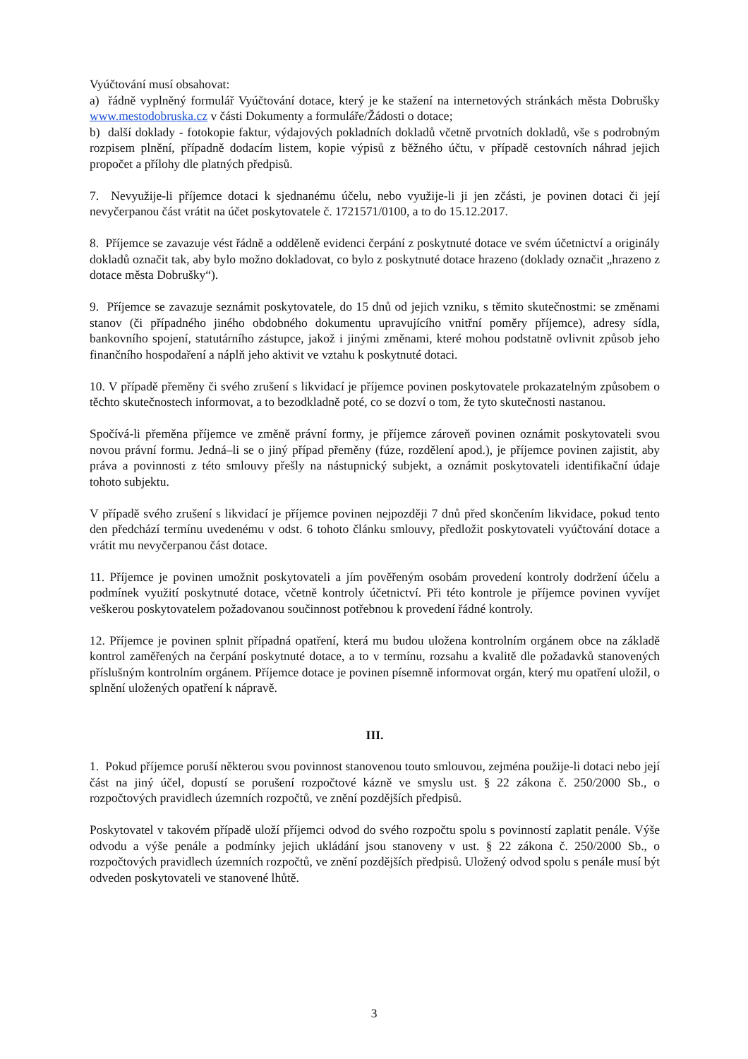Vyúčtování musí obsahovat:
a) řádně vyplněný formulář Vyúčtování dotace, který je ke stažení na internetových stránkách města Dobrušky www.mestodobruska.cz v části Dokumenty a formuláře/Žádosti o dotace;
b) další doklady - fotokopie faktur, výdajových pokladních dokladů včetně prvotních dokladů, vše s podrobným rozpisem plnění, případně dodacím listem, kopie výpisů z běžného účtu, v případě cestovních náhrad jejich propočet a přílohy dle platných předpisů.
7. Nevyužije-li příjemce dotaci k sjednanému účelu, nebo využije-li ji jen zčásti, je povinen dotaci či její nevyčerpanou část vrátit na účet poskytovatele č. 1721571/0100, a to do 15.12.2017.
8. Příjemce se zavazuje vést řádně a odděleně evidenci čerpání z poskytnuté dotace ve svém účetnictví a originály dokladů označit tak, aby bylo možno dokladovat, co bylo z poskytnuté dotace hrazeno (doklady označit „hrazeno z dotace města Dobrušky“).
9. Příjemce se zavazuje seznámit poskytovatele, do 15 dnů od jejich vzniku, s těmito skutečnostmi: se změnami stanov (či případného jiného obdobného dokumentu upravujícího vnitřní poměry příjemce), adresy sídla, bankovního spojení, statutárního zástupce, jakož i jinými změnami, které mohou podstatně ovlivnit způsob jeho finančního hospodaření a náplň jeho aktivit ve vztahu k poskytnuté dotaci.
10. V případě přeměny či svého zrušení s likvidací je příjemce povinen poskytovatele prokazatelným způsobem o těchto skutečnostech informovat, a to bezodkladně poté, co se dozví o tom, že tyto skutečnosti nastanou.
Spočívá-li přeměna příjemce ve změně právní formy, je příjemce zároveň povinen oznámit poskytovateli svou novou právní formu. Jedná–li se o jiný případ přeměny (fúze, rozdělení apod.), je příjemce povinen zajistit, aby práva a povinnosti z této smlouvy přešly na nástupnický subjekt, a oznámit poskytovateli identifikační údaje tohoto subjektu.
V případě svého zrušení s likvidací je příjemce povinen nejpozději 7 dnů před skončením likvidace, pokud tento den předchází termínu uvedenému v odst. 6 tohoto článku smlouvy, předložit poskytovateli vyúčtování dotace a vrátit mu nevyčerpanou část dotace.
11. Příjemce je povinen umožnit poskytovateli a jím pověřeným osobám provedení kontroly dodržení účelu a podmínek využití poskytnuté dotace, včetně kontroly účetnictví. Při této kontrole je příjemce povinen vyvíjet veškerou poskytovatelem požadovanou součinnost potřebnou k provedení řádné kontroly.
12. Příjemce je povinen splnit případná opatření, která mu budou uložena kontrolním orgánem obce na základě kontrol zaměřených na čerpání poskytnuté dotace, a to v termínu, rozsahu a kvalitě dle požadavků stanovených příslušným kontrolním orgánem. Příjemce dotace je povinen písemně informovat orgán, který mu opatření uložil, o splnění uložených opatření k nápravě.
III.
1. Pokud příjemce poruší některou svou povinnost stanovenou touto smlouvou, zejména použije-li dotaci nebo její část na jiný účel, dopustí se porušení rozpočtové kázně ve smyslu ust. § 22 zákona č. 250/2000 Sb., o rozpočtových pravidlech územních rozpočtů, ve znění pozdějších předpisů.
Poskytovatel v takovém případě uloží příjemci odvod do svého rozpočtu spolu s povinností zaplatit penále. Výše odvodu a výše penále a podmínky jejich ukládání jsou stanoveny v ust. § 22 zákona č. 250/2000 Sb., o rozpočtových pravidlech územních rozpočtů, ve znění pozdějších předpisů. Uložený odvod spolu s penále musí být odveden poskytovateli ve stanovené lhůtě.
3